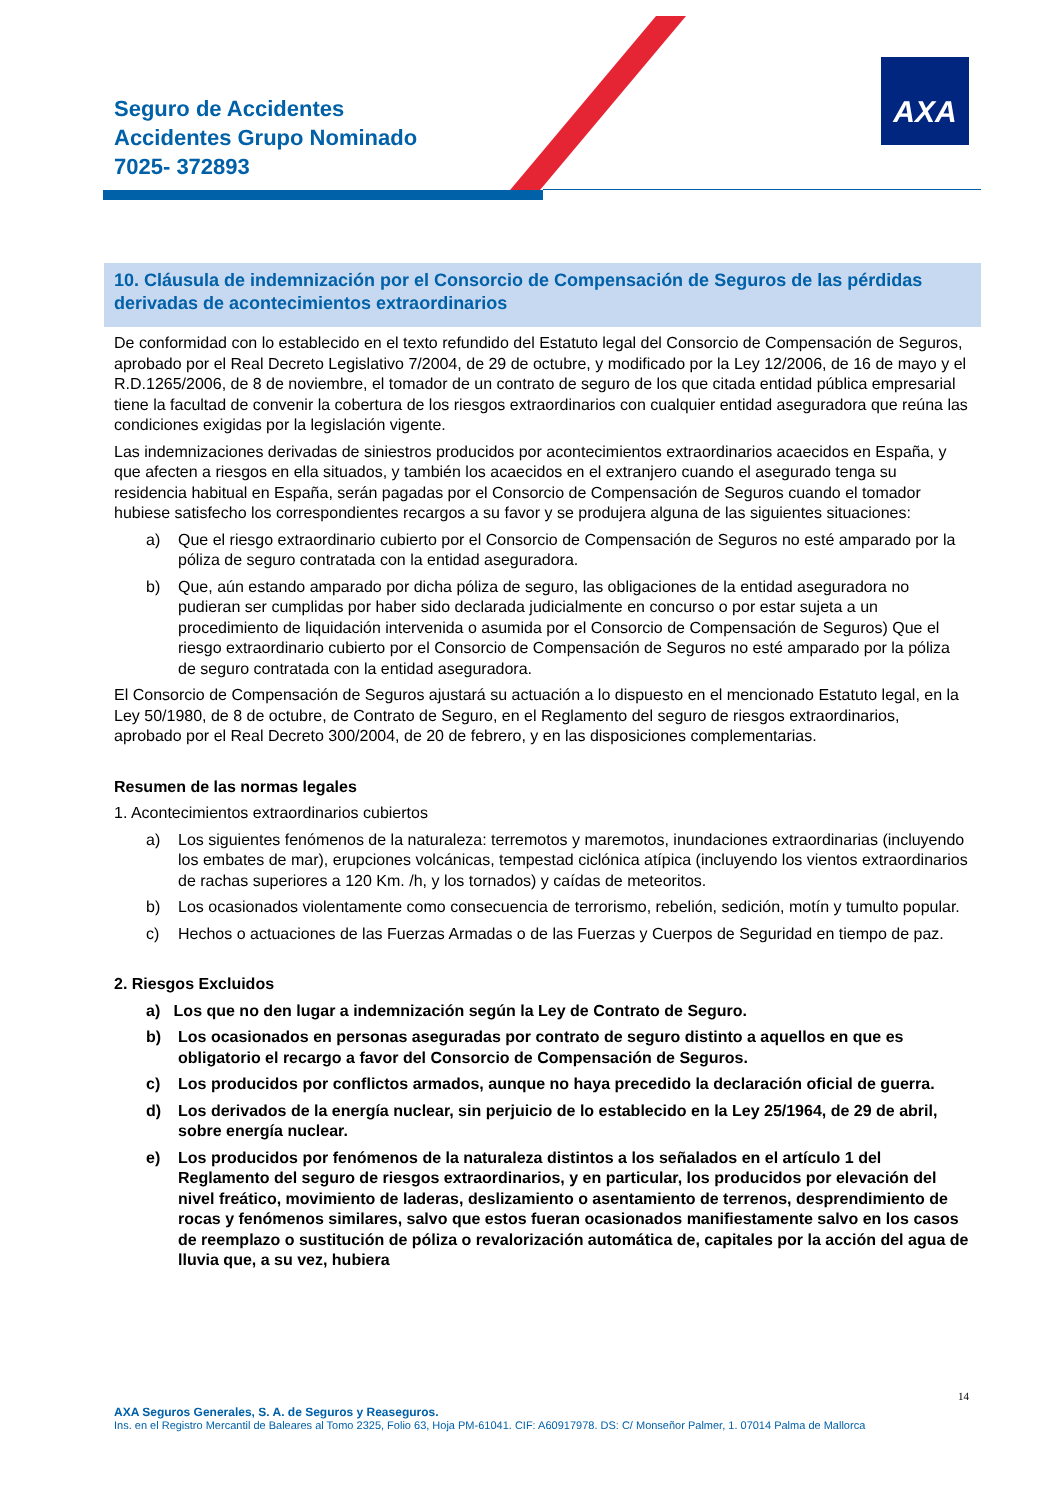AXA
Seguro de Accidentes
Accidentes Grupo Nominado
7025- 372893
10. Cláusula de indemnización por el Consorcio de Compensación de Seguros de las pérdidas derivadas de acontecimientos extraordinarios
De conformidad con lo establecido en el texto refundido del Estatuto legal del Consorcio de Compensación de Seguros, aprobado por el Real Decreto Legislativo 7/2004, de 29 de octubre, y modificado por la Ley 12/2006, de 16 de mayo y el R.D.1265/2006, de 8 de noviembre, el tomador de un contrato de seguro de los que citada entidad pública empresarial tiene la facultad de convenir la cobertura de los riesgos extraordinarios con cualquier entidad aseguradora que reúna las condiciones exigidas por la legislación vigente.
Las indemnizaciones derivadas de siniestros producidos por acontecimientos extraordinarios acaecidos en España, y que afecten a riesgos en ella situados, y también los acaecidos en el extranjero cuando el asegurado tenga su residencia habitual en España, serán pagadas por el Consorcio de Compensación de Seguros cuando el tomador hubiese satisfecho los correspondientes recargos a su favor y se produjera alguna de las siguientes situaciones:
a) Que el riesgo extraordinario cubierto por el Consorcio de Compensación de Seguros no esté amparado por la póliza de seguro contratada con la entidad aseguradora.
b) Que, aún estando amparado por dicha póliza de seguro, las obligaciones de la entidad aseguradora no pudieran ser cumplidas por haber sido declarada judicialmente en concurso o por estar sujeta a un procedimiento de liquidación intervenida o asumida por el Consorcio de Compensación de Seguros) Que el riesgo extraordinario cubierto por el Consorcio de Compensación de Seguros no esté amparado por la póliza de seguro contratada con la entidad aseguradora.
El Consorcio de Compensación de Seguros ajustará su actuación a lo dispuesto en el mencionado Estatuto legal, en la Ley 50/1980, de 8 de octubre, de Contrato de Seguro, en el Reglamento del seguro de riesgos extraordinarios, aprobado por el Real Decreto 300/2004, de 20 de febrero, y en las disposiciones complementarias.
Resumen de las normas legales
1. Acontecimientos extraordinarios cubiertos
a) Los siguientes fenómenos de la naturaleza: terremotos y maremotos, inundaciones extraordinarias (incluyendo los embates de mar), erupciones volcánicas, tempestad ciclónica atípica (incluyendo los vientos extraordinarios de rachas superiores a 120 Km. /h, y los tornados) y caídas de meteoritos.
b) Los ocasionados violentamente como consecuencia de terrorismo, rebelión, sedición, motín y tumulto popular.
c) Hechos o actuaciones de las Fuerzas Armadas o de las Fuerzas y Cuerpos de Seguridad en tiempo de paz.
2. Riesgos Excluidos
a) Los que no den lugar a indemnización según la Ley de Contrato de Seguro.
b) Los ocasionados en personas aseguradas por contrato de seguro distinto a aquellos en que es obligatorio el recargo a favor del Consorcio de Compensación de Seguros.
c) Los producidos por conflictos armados, aunque no haya precedido la declaración oficial de guerra.
d) Los derivados de la energía nuclear, sin perjuicio de lo establecido en la Ley 25/1964, de 29 de abril, sobre energía nuclear.
e) Los producidos por fenómenos de la naturaleza distintos a los señalados en el artículo 1 del Reglamento del seguro de riesgos extraordinarios, y en particular, los producidos por elevación del nivel freático, movimiento de laderas, deslizamiento o asentamiento de terrenos, desprendimiento de rocas y fenómenos similares, salvo que estos fueran ocasionados manifiestamente salvo en los casos de reemplazo o sustitución de póliza o revalorización automática de, capitales por la acción del agua de lluvia que, a su vez, hubiera
14
AXA Seguros Generales, S. A. de Seguros y Reaseguros.
Ins. en el Registro Mercantil de Baleares al Tomo 2325, Folio 63, Hoja PM-61041. CIF: A60917978. DS: C/ Monseñor Palmer, 1. 07014 Palma de Mallorca